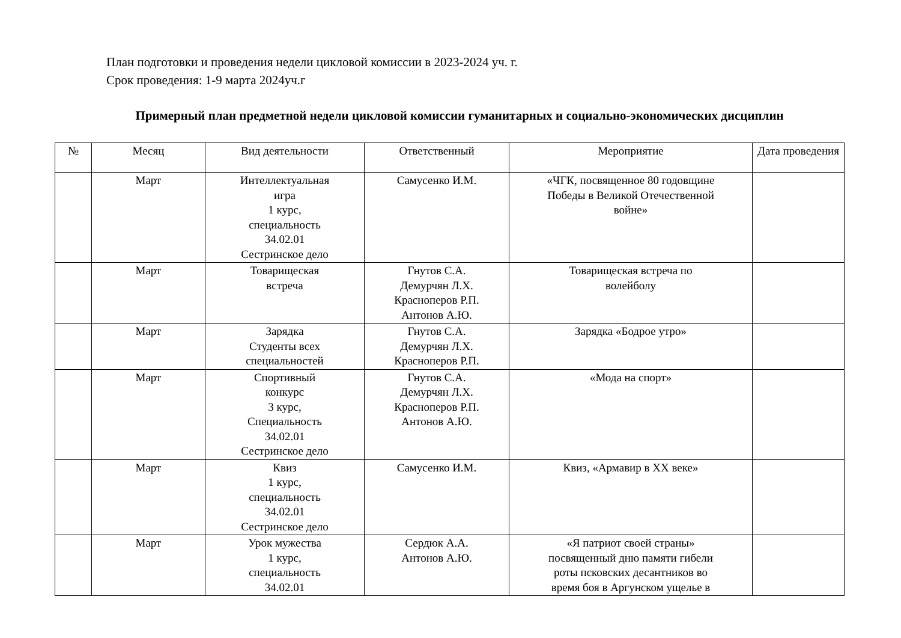План подготовки и проведения недели цикловой комиссии в 2023-2024 уч. г.
Срок проведения: 1-9 марта 2024уч.г
Примерный план предметной недели цикловой комиссии гуманитарных и социально-экономических дисциплин
| № | Месяц | Вид деятельности | Ответственный | Мероприятие | Дата проведения |
| --- | --- | --- | --- | --- | --- |
| | Март | Интеллектуальная игра 1 курс, специальность 34.02.01 Сестринское дело | Самусенко И.М. | «ЧГК, посвященное 80 годовщине Победы в Великой Отечественной войне» | |
| | Март | Товарищеская встреча | Гнутов С.А. Демурчян Л.Х. Красноперов Р.П. Антонов А.Ю. | Товарищеская встреча по волейболу | |
| | Март | Зарядка Студенты всех специальностей | Гнутов С.А. Демурчян Л.Х. Красноперов Р.П. | Зарядка «Бодрое утро» | |
| | Март | Спортивный конкурс 3 курс, Специальность 34.02.01 Сестринское дело | Гнутов С.А. Демурчян Л.Х. Красноперов Р.П. Антонов А.Ю. | «Мода на спорт» | |
| | Март | Квиз 1 курс, специальность 34.02.01 Сестринское дело | Самусенко И.М. | Квиз, «Армавир в XX веке» | |
| | Март | Урок мужества 1 курс, специальность 34.02.01 | Сердюк А.А. Антонов А.Ю. | «Я патриот своей страны» посвященный дню памяти гибели роты псковских десантников во время боя в Аргунском ущелье в | |